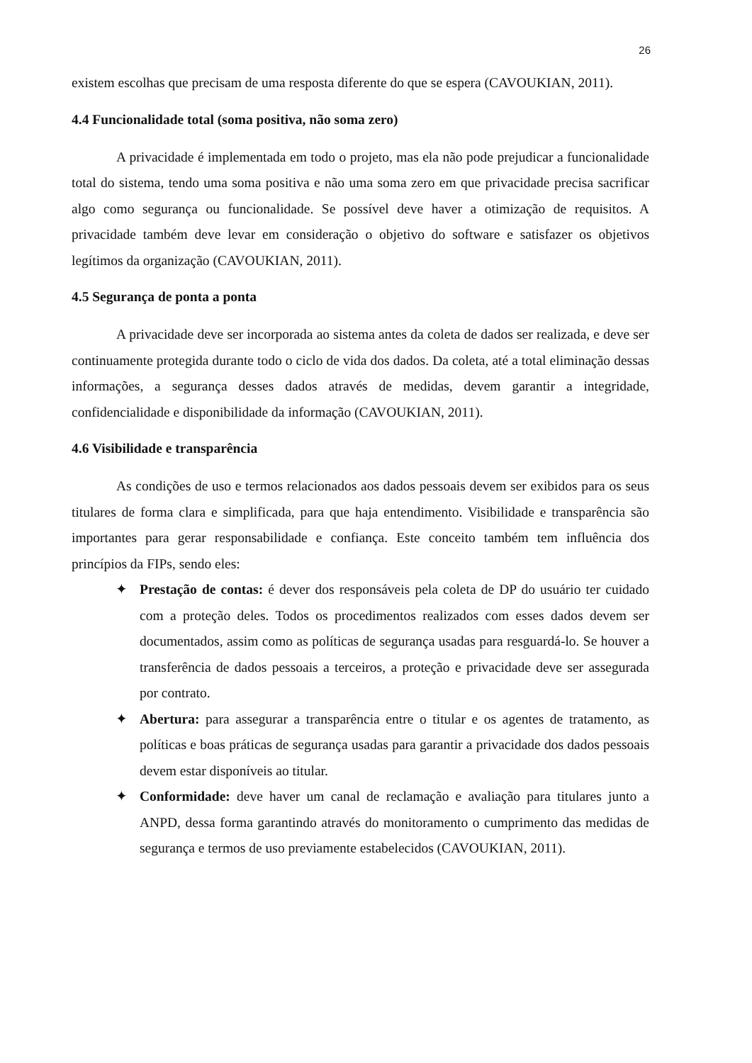26
existem escolhas que precisam de uma resposta diferente do que se espera (CAVOUKIAN, 2011).
4.4 Funcionalidade total (soma positiva, não soma zero)
A privacidade é implementada em todo o projeto, mas ela não pode prejudicar a funcionalidade total do sistema, tendo uma soma positiva e não uma soma zero em que privacidade precisa sacrificar algo como segurança ou funcionalidade. Se possível deve haver a otimização de requisitos. A privacidade também deve levar em consideração o objetivo do software e satisfazer os objetivos legítimos da organização (CAVOUKIAN, 2011).
4.5 Segurança de ponta a ponta
A privacidade deve ser incorporada ao sistema antes da coleta de dados ser realizada, e deve ser continuamente protegida durante todo o ciclo de vida dos dados. Da coleta, até a total eliminação dessas informações, a segurança desses dados através de medidas, devem garantir a integridade, confidencialidade e disponibilidade da informação (CAVOUKIAN, 2011).
4.6 Visibilidade e transparência
As condições de uso e termos relacionados aos dados pessoais devem ser exibidos para os seus titulares de forma clara e simplificada, para que haja entendimento. Visibilidade e transparência são importantes para gerar responsabilidade e confiança. Este conceito também tem influência dos princípios da FIPs, sendo eles:
✦ Prestação de contas: é dever dos responsáveis pela coleta de DP do usuário ter cuidado com a proteção deles. Todos os procedimentos realizados com esses dados devem ser documentados, assim como as políticas de segurança usadas para resguardá-lo. Se houver a transferência de dados pessoais a terceiros, a proteção e privacidade deve ser assegurada por contrato.
✦ Abertura: para assegurar a transparência entre o titular e os agentes de tratamento, as políticas e boas práticas de segurança usadas para garantir a privacidade dos dados pessoais devem estar disponíveis ao titular.
✦ Conformidade: deve haver um canal de reclamação e avaliação para titulares junto a ANPD, dessa forma garantindo através do monitoramento o cumprimento das medidas de segurança e termos de uso previamente estabelecidos (CAVOUKIAN, 2011).